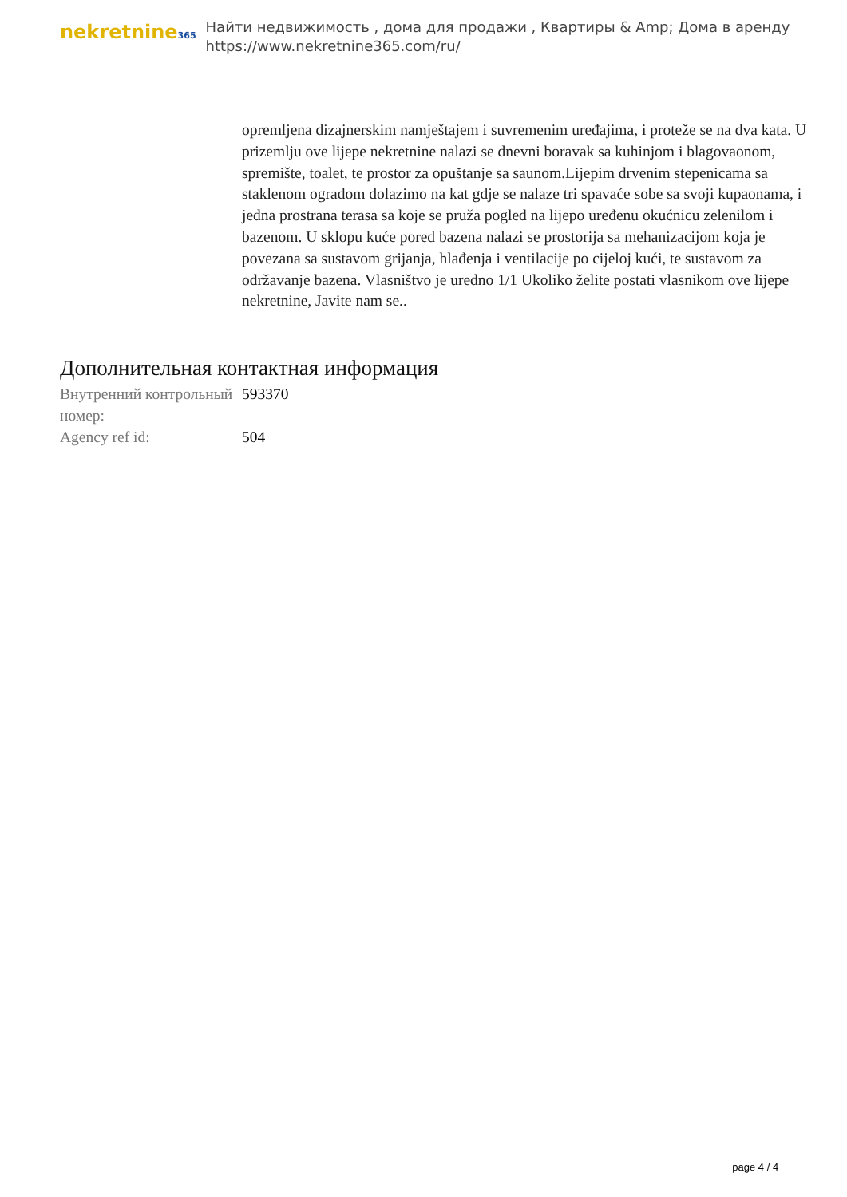nekretnine365
Найти недвижимость , дома для продажи , Квартиры & Amp; Дома в аренду
https://www.nekretnine365.com/ru/
opremljena dizajnerskim namještajem i suvremenim uređajima, i proteže se na dva kata. U prizemlju ove lijepe nekretnine nalazi se dnevni boravak sa kuhinjom i blagovaonom, spremište, toalet, te prostor za opuštanje sa saunom.Lijepim drvenim stepenicama sa staklenom ogradom dolazimo na kat gdje se nalaze tri spavaće sobe sa svoji kupaonama, i jedna prostrana terasa sa koje se pruža pogled na lijepo uređenu okućnicu zelenilom i bazenom. U sklopu kuće pored bazena nalazi se prostorija sa mehanizacijom koja je povezana sa sustavom grijanja, hlađenja i ventilacije po cijeloj kući, te sustavom za održavanje bazena. Vlasništvo je uredno 1/1 Ukoliko želite postati vlasnikom ove lijepe nekretnine, Javite nam se..
Дополнительная контактная информация
| Внутренний контрольный номер: | 593370 |
| Agency ref id: | 504 |
page 4 / 4